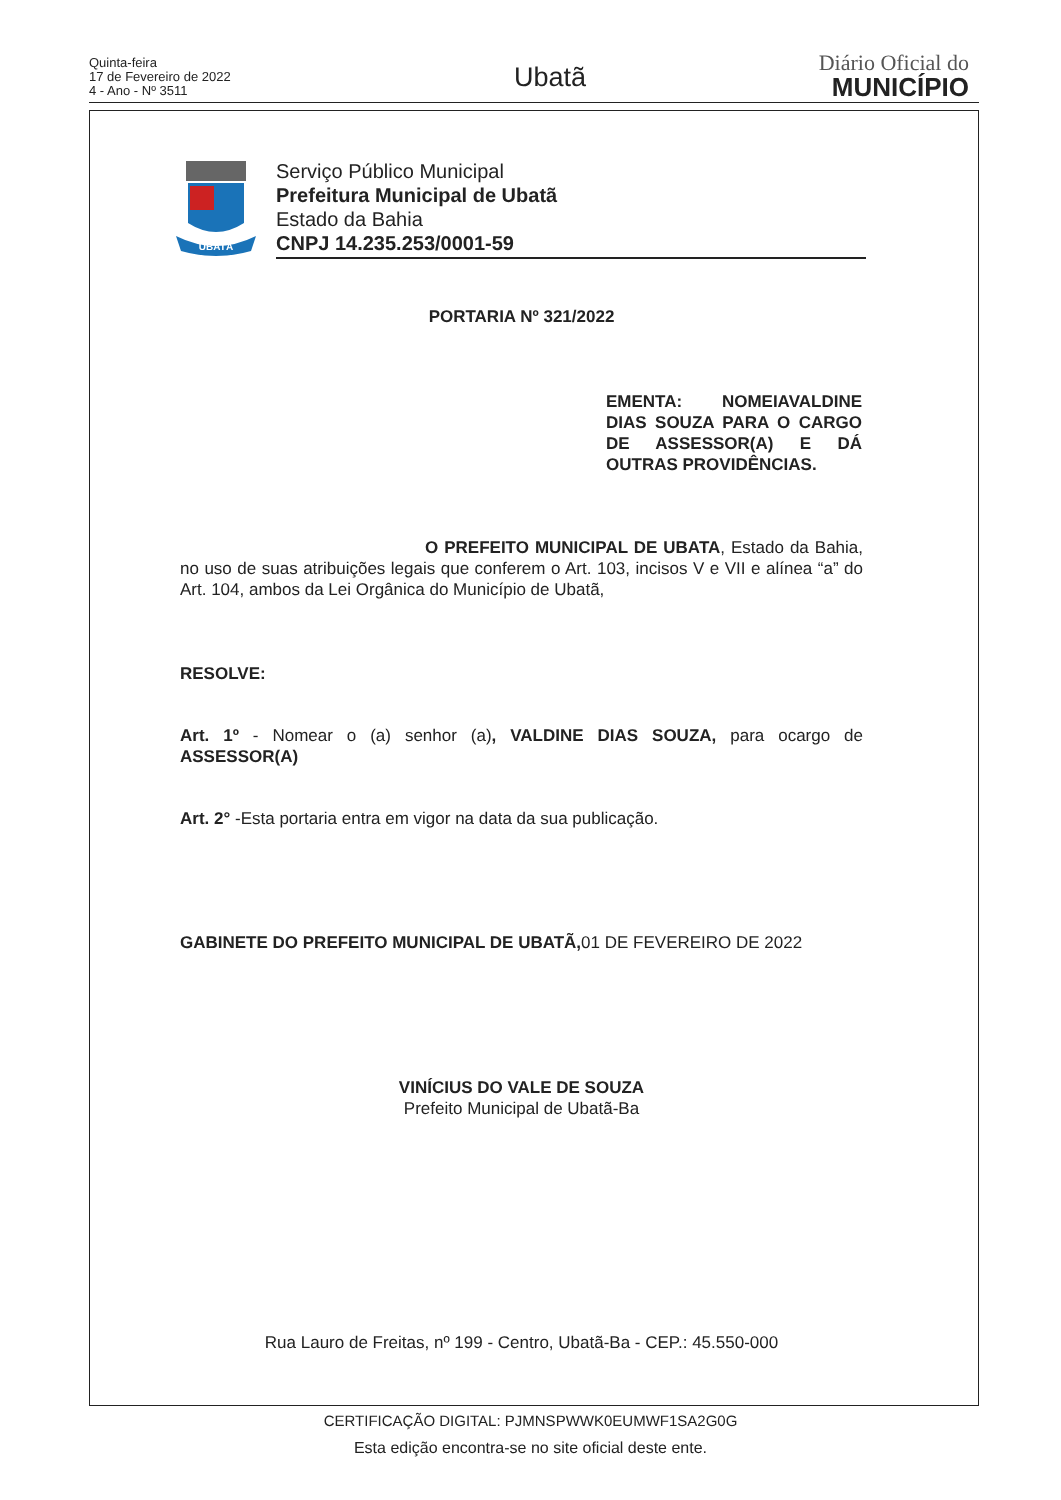Quinta-feira
17 de Fevereiro de 2022
4 - Ano - Nº 3511
Ubatã
Diário Oficial do
MUNICÍPIO
UBATÃ
Serviço Público Municipal
Prefeitura Municipal de Ubatã
Estado da Bahia
CNPJ 14.235.253/0001-59
PORTARIA Nº 321/2022
EMENTA: NOMEIAVALDINE DIAS SOUZA PARA O CARGO DE ASSESSOR(A) E DÁ OUTRAS PROVIDÊNCIAS.
O PREFEITO MUNICIPAL DE UBATA, Estado da Bahia, no uso de suas atribuições legais que conferem o Art. 103, incisos V e VII e alínea “a” do Art. 104, ambos da Lei Orgânica do Município de Ubatã,
RESOLVE:
Art. 1º - Nomear o (a) senhor (a), VALDINE DIAS SOUZA, para ocargo de ASSESSOR(A)
Art. 2° -Esta portaria entra em vigor na data da sua publicação.
GABINETE DO PREFEITO MUNICIPAL DE UBATÃ, 01 DE FEVEREIRO DE 2022
VINÍCIUS DO VALE DE SOUZA
Prefeito Municipal de Ubatã-Ba
Rua Lauro de Freitas, nº 199 - Centro, Ubatã-Ba - CEP.: 45.550-000
CERTIFICAÇÃO DIGITAL: PJMNSPWWK0EUMWF1SA2G0G
Esta edição encontra-se no site oficial deste ente.